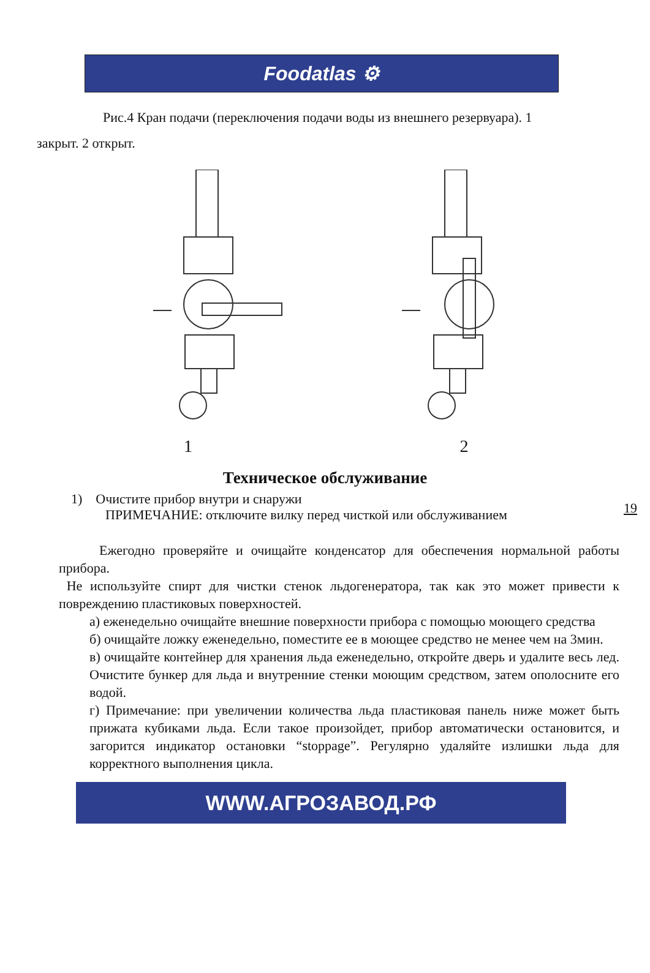Foodatlas ⚙
Рис.4 Кран подачи (переключения подачи воды из внешнего резервуара). 1
закрыт. 2 открыт.
1 2
19
Техническое обслуживание
1) Очистите прибор внутри и снаружи
ПРИМЕЧАНИЕ: отключите вилку перед чисткой или обслуживанием
Ежегодно проверяйте и очищайте конденсатор для обеспечения нормальной работы прибора.
Не используйте спирт для чистки стенок льдогенератора, так как это может привести к повреждению пластиковых поверхностей.
а) еженедельно очищайте внешние поверхности прибора с помощью моющего средства
б) очищайте ложку еженедельно, поместите ее в моющее средство не менее чем на 3мин.
в) очищайте контейнер для хранения льда еженедельно, откройте дверь и удалите весь лед. Очистите бункер для льда и внутренние стенки моющим средством, затем ополосните его водой.
г) Примечание: при увеличении количества льда пластиковая панель ниже может быть прижата кубиками льда. Если такое произойдет, прибор автоматически остановится, и загорится индикатор остановки “stoppage”. Регулярно удаляйте излишки льда для корректного выполнения цикла.
WWW.АГРОЗАВОД.РФ